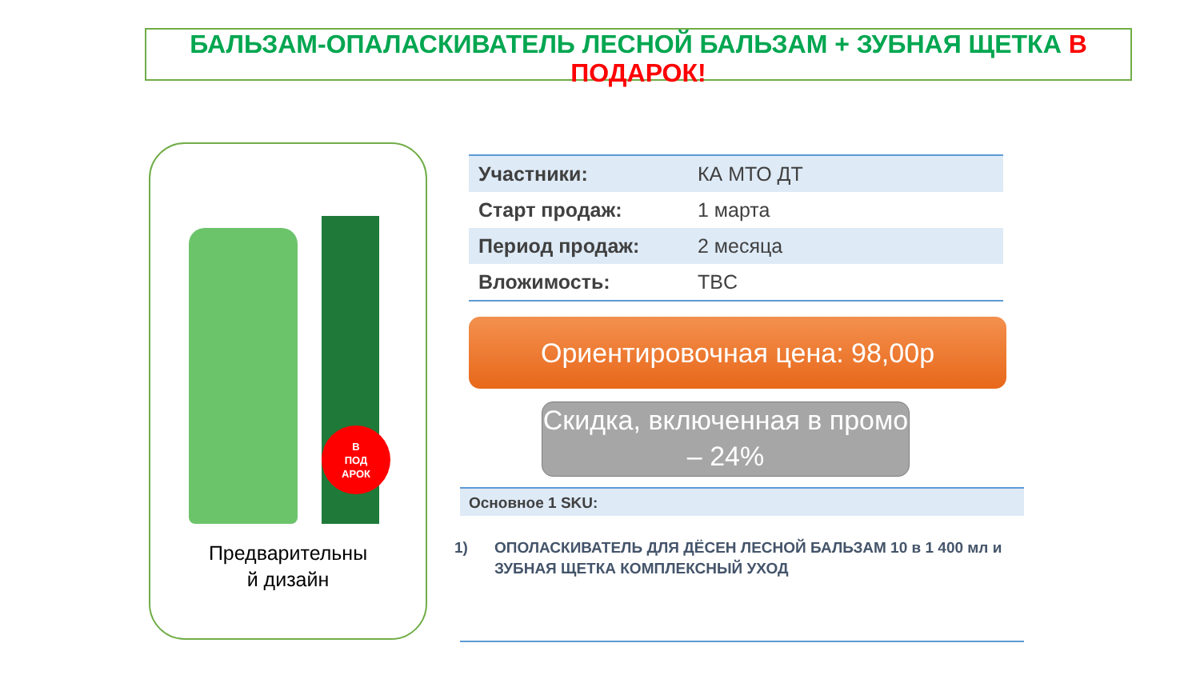БАЛЬЗАМ-ОПАЛАСКИВАТЕЛЬ ЛЕСНОЙ БАЛЬЗАМ + ЗУБНАЯ ЩЕТКА В ПОДАРОК!
В
ПОД
АРОК
Предварительны
й дизайн
| Участники: | КА МТО ДТ |
| Старт продаж: | 1 марта |
| Период продаж: | 2 месяца |
| Вложимость: | TBC |
Ориентировочная цена: 98,00р
Скидка, включенная в промо – 24%
Основное 1 SKU:
1) ОПОЛАСКИВАТЕЛЬ ДЛЯ ДЁСЕН ЛЕСНОЙ БАЛЬЗАМ 10 в 1 400 мл и ЗУБНАЯ ЩЕТКА КОМПЛЕКСНЫЙ УХОД